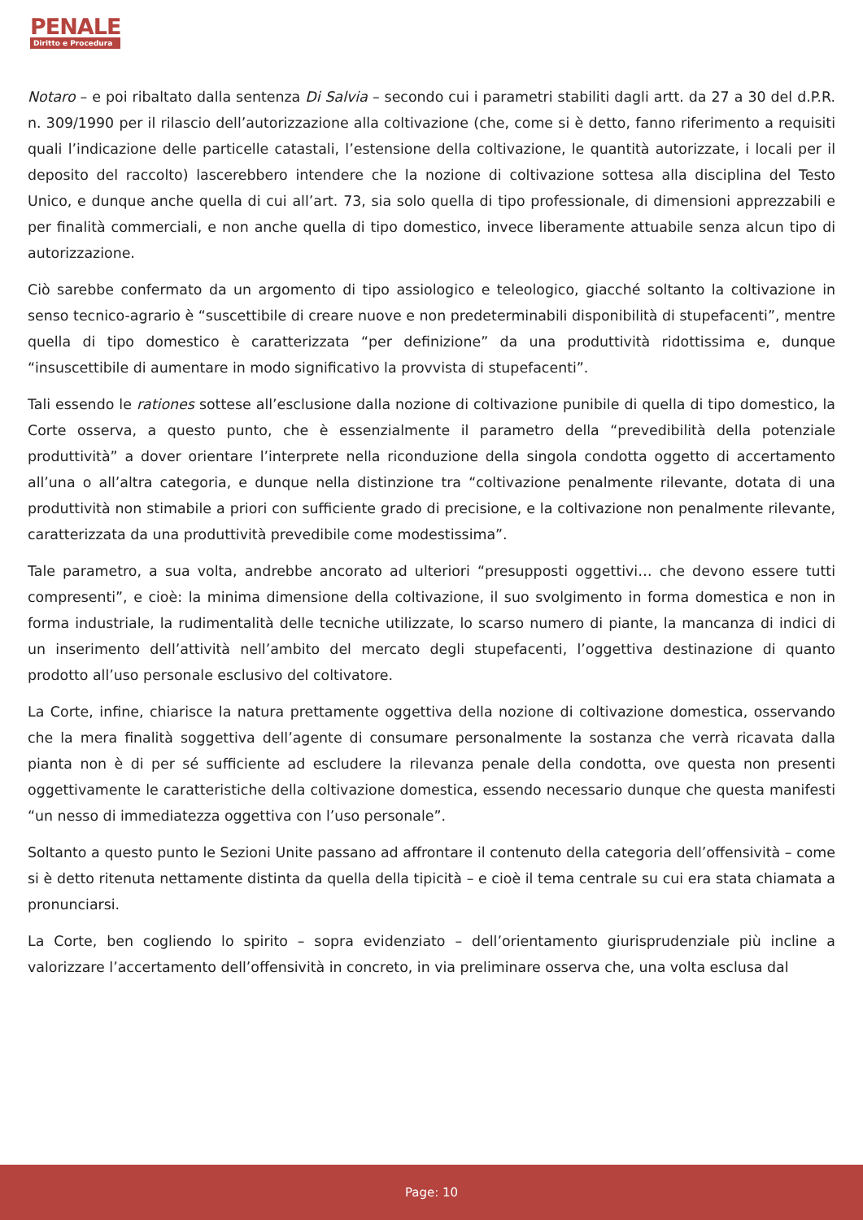PENALE
Diritto e Procedura
Notaro – e poi ribaltato dalla sentenza Di Salvia – secondo cui i parametri stabiliti dagli artt. da 27 a 30 del d.P.R. n. 309/1990 per il rilascio dell’autorizzazione alla coltivazione (che, come si è detto, fanno riferimento a requisiti quali l’indicazione delle particelle catastali, l’estensione della coltivazione, le quantità autorizzate, i locali per il deposito del raccolto) lascerebbero intendere che la nozione di coltivazione sottesa alla disciplina del Testo Unico, e dunque anche quella di cui all’art. 73, sia solo quella di tipo professionale, di dimensioni apprezzabili e per finalità commerciali, e non anche quella di tipo domestico, invece liberamente attuabile senza alcun tipo di autorizzazione.
Ciò sarebbe confermato da un argomento di tipo assiologico e teleologico, giacché soltanto la coltivazione in senso tecnico-agrario è “suscettibile di creare nuove e non predeterminabili disponibilità di stupefacenti”, mentre quella di tipo domestico è caratterizzata “per definizione” da una produttività ridottissima e, dunque “insuscettibile di aumentare in modo significativo la provvista di stupefacenti”.
Tali essendo le rationes sottese all’esclusione dalla nozione di coltivazione punibile di quella di tipo domestico, la Corte osserva, a questo punto, che è essenzialmente il parametro della “prevedibilità della potenziale produttività” a dover orientare l’interprete nella riconduzione della singola condotta oggetto di accertamento all’una o all’altra categoria, e dunque nella distinzione tra “coltivazione penalmente rilevante, dotata di una produttività non stimabile a priori con sufficiente grado di precisione, e la coltivazione non penalmente rilevante, caratterizzata da una produttività prevedibile come modestissima”.
Tale parametro, a sua volta, andrebbe ancorato ad ulteriori “presupposti oggettivi… che devono essere tutti compresenti”, e cioè: la minima dimensione della coltivazione, il suo svolgimento in forma domestica e non in forma industriale, la rudimentalità delle tecniche utilizzate, lo scarso numero di piante, la mancanza di indici di un inserimento dell’attività nell’ambito del mercato degli stupefacenti, l’oggettiva destinazione di quanto prodotto all’uso personale esclusivo del coltivatore.
La Corte, infine, chiarisce la natura prettamente oggettiva della nozione di coltivazione domestica, osservando che la mera finalità soggettiva dell’agente di consumare personalmente la sostanza che verrà ricavata dalla pianta non è di per sé sufficiente ad escludere la rilevanza penale della condotta, ove questa non presenti oggettivamente le caratteristiche della coltivazione domestica, essendo necessario dunque che questa manifesti “un nesso di immediatezza oggettiva con l’uso personale”.
Soltanto a questo punto le Sezioni Unite passano ad affrontare il contenuto della categoria dell’offensività – come si è detto ritenuta nettamente distinta da quella della tipicità – e cioè il tema centrale su cui era stata chiamata a pronunciarsi.
La Corte, ben cogliendo lo spirito – sopra evidenziato – dell’orientamento giurisprudenziale più incline a valorizzare l’accertamento dell’offensività in concreto, in via preliminare osserva che, una volta esclusa dal
Page: 10